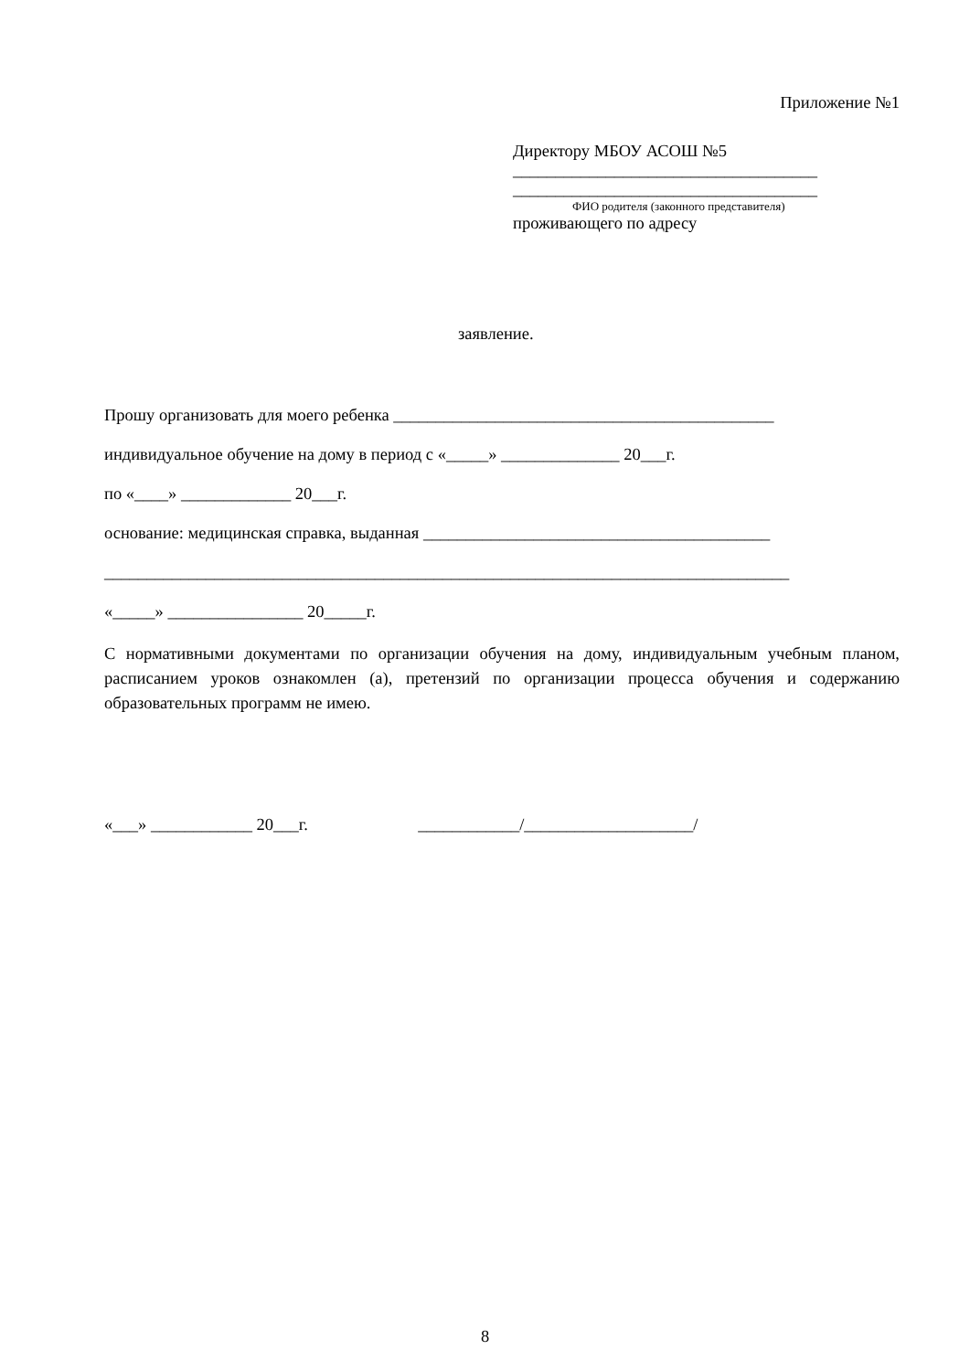Приложение №1
Директору МБОУ АСОШ №5
____________________________________
____________________________________
ФИО родителя (законного представителя)
проживающего по адресу
заявление.
Прошу организовать для моего ребенка _____________________________________________
индивидуальное обучение на дому в период с «_____» ______________ 20___г.
по «____» _____________ 20___г.
основание: медицинская справка, выданная _________________________________________
_________________________________________________________________________________
«_____» ________________ 20_____г.
С нормативными документами по организации обучения на дому, индивидуальным учебным планом, расписанием уроков ознакомлен (а), претензий по организации процесса обучения и содержанию образовательных программ не имею.
«___» ____________ 20___г. ____________/____________________/
8